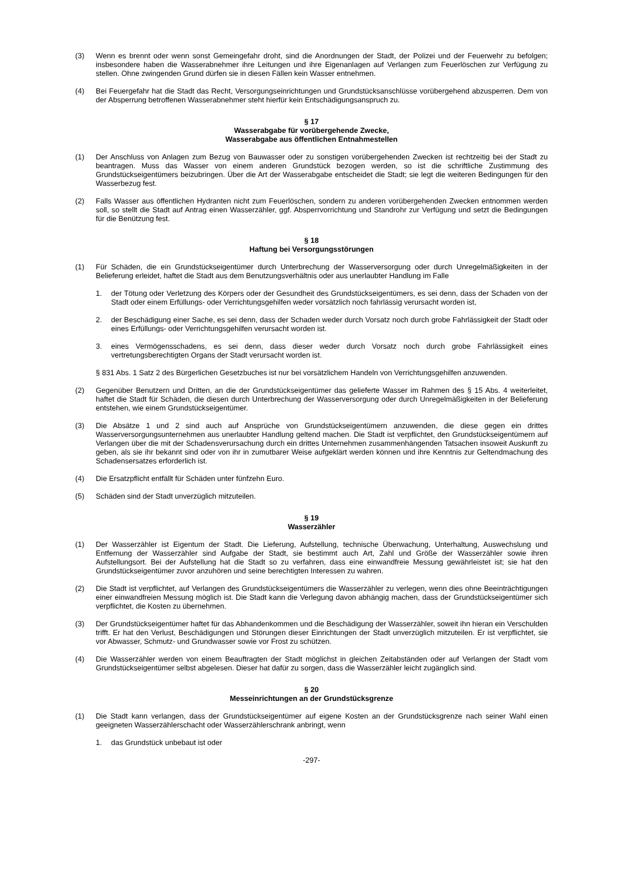(3) Wenn es brennt oder wenn sonst Gemeingefahr droht, sind die Anordnungen der Stadt, der Polizei und der Feuerwehr zu befolgen; insbesondere haben die Wasserabnehmer ihre Leitungen und ihre Eigenanlagen auf Verlangen zum Feuerlöschen zur Verfügung zu stellen. Ohne zwingenden Grund dürfen sie in diesen Fällen kein Wasser entnehmen.
(4) Bei Feuergefahr hat die Stadt das Recht, Versorgungseinrichtungen und Grundstücksanschlüsse vorübergehend abzusperren. Dem von der Absperrung betroffenen Wasserabnehmer steht hierfür kein Entschädigungsanspruch zu.
§ 17
Wasserabgabe für vorübergehende Zwecke,
Wasserabgabe aus öffentlichen Entnahmestellen
(1) Der Anschluss von Anlagen zum Bezug von Bauwasser oder zu sonstigen vorübergehenden Zwecken ist rechtzeitig bei der Stadt zu beantragen. Muss das Wasser von einem anderen Grundstück bezogen werden, so ist die schriftliche Zustimmung des Grundstückseigentümers beizubringen. Über die Art der Wasserabgabe entscheidet die Stadt; sie legt die weiteren Bedingungen für den Wasserbezug fest.
(2) Falls Wasser aus öffentlichen Hydranten nicht zum Feuerlöschen, sondern zu anderen vorübergehenden Zwecken entnommen werden soll, so stellt die Stadt auf Antrag einen Wasserzähler, ggf. Absperrvorrichtung und Standrohr zur Verfügung und setzt die Bedingungen für die Benützung fest.
§ 18
Haftung bei Versorgungsstörungen
(1) Für Schäden, die ein Grundstückseigentümer durch Unterbrechung der Wasserversorgung oder durch Unregelmäßigkeiten in der Belieferung erleidet, haftet die Stadt aus dem Benutzungsverhältnis oder aus unerlaubter Handlung im Falle
1. der Tötung oder Verletzung des Körpers oder der Gesundheit des Grundstückseigentümers, es sei denn, dass der Schaden von der Stadt oder einem Erfüllungs- oder Verrichtungsgehilfen weder vorsätzlich noch fahrlässig verursacht worden ist,
2. der Beschädigung einer Sache, es sei denn, dass der Schaden weder durch Vorsatz noch durch grobe Fahrlässigkeit der Stadt oder eines Erfüllungs- oder Verrichtungsgehilfen verursacht worden ist.
3. eines Vermögensschadens, es sei denn, dass dieser weder durch Vorsatz noch durch grobe Fahrlässigkeit eines vertretungsberechtigten Organs der Stadt verursacht worden ist.
§ 831 Abs. 1 Satz 2 des Bürgerlichen Gesetzbuches ist nur bei vorsätzlichem Handeln von Verrichtungsgehilfen anzuwenden.
(2) Gegenüber Benutzern und Dritten, an die der Grundstückseigentümer das gelieferte Wasser im Rahmen des § 15 Abs. 4 weiterleitet, haftet die Stadt für Schäden, die diesen durch Unterbrechung der Wasserversorgung oder durch Unregelmäßigkeiten in der Belieferung entstehen, wie einem Grundstückseigentümer.
(3) Die Absätze 1 und 2 sind auch auf Ansprüche von Grundstückseigentümern anzuwenden, die diese gegen ein drittes Wasserversorgungsunternehmen aus unerlaubter Handlung geltend machen. Die Stadt ist verpflichtet, den Grundstückseigentümern auf Verlangen über die mit der Schadensverursachung durch ein drittes Unternehmen zusammenhängenden Tatsachen insoweit Auskunft zu geben, als sie ihr bekannt sind oder von ihr in zumutbarer Weise aufgeklärt werden können und ihre Kenntnis zur Geltendmachung des Schadensersatzes erforderlich ist.
(4) Die Ersatzpflicht entfällt für Schäden unter fünfzehn Euro.
(5) Schäden sind der Stadt unverzüglich mitzuteilen.
§ 19
Wasserzähler
(1) Der Wasserzähler ist Eigentum der Stadt. Die Lieferung, Aufstellung, technische Überwachung, Unterhaltung, Auswechslung und Entfernung der Wasserzähler sind Aufgabe der Stadt, sie bestimmt auch Art, Zahl und Größe der Wasserzähler sowie ihren Aufstellungsort. Bei der Aufstellung hat die Stadt so zu verfahren, dass eine einwandfreie Messung gewährleistet ist; sie hat den Grundstückseigentümer zuvor anzuhören und seine berechtigten Interessen zu wahren.
(2) Die Stadt ist verpflichtet, auf Verlangen des Grundstückseigentümers die Wasserzähler zu verlegen, wenn dies ohne Beeinträchtigungen einer einwandfreien Messung möglich ist. Die Stadt kann die Verlegung davon abhängig machen, dass der Grundstückseigentümer sich verpflichtet, die Kosten zu übernehmen.
(3) Der Grundstückseigentümer haftet für das Abhandenkommen und die Beschädigung der Wasserzähler, soweit ihn hieran ein Verschulden trifft. Er hat den Verlust, Beschädigungen und Störungen dieser Einrichtungen der Stadt unverzüglich mitzuteilen. Er ist verpflichtet, sie vor Abwasser, Schmutz- und Grundwasser sowie vor Frost zu schützen.
(4) Die Wasserzähler werden von einem Beauftragten der Stadt möglichst in gleichen Zeitabständen oder auf Verlangen der Stadt vom Grundstückseigentümer selbst abgelesen. Dieser hat dafür zu sorgen, dass die Wasserzähler leicht zugänglich sind.
§ 20
Messeinrichtungen an der Grundstücksgrenze
(1) Die Stadt kann verlangen, dass der Grundstückseigentümer auf eigene Kosten an der Grundstücksgrenze nach seiner Wahl einen geeigneten Wasserzählerschacht oder Wasserzählerschrank anbringt, wenn
1. das Grundstück unbebaut ist oder
-297-